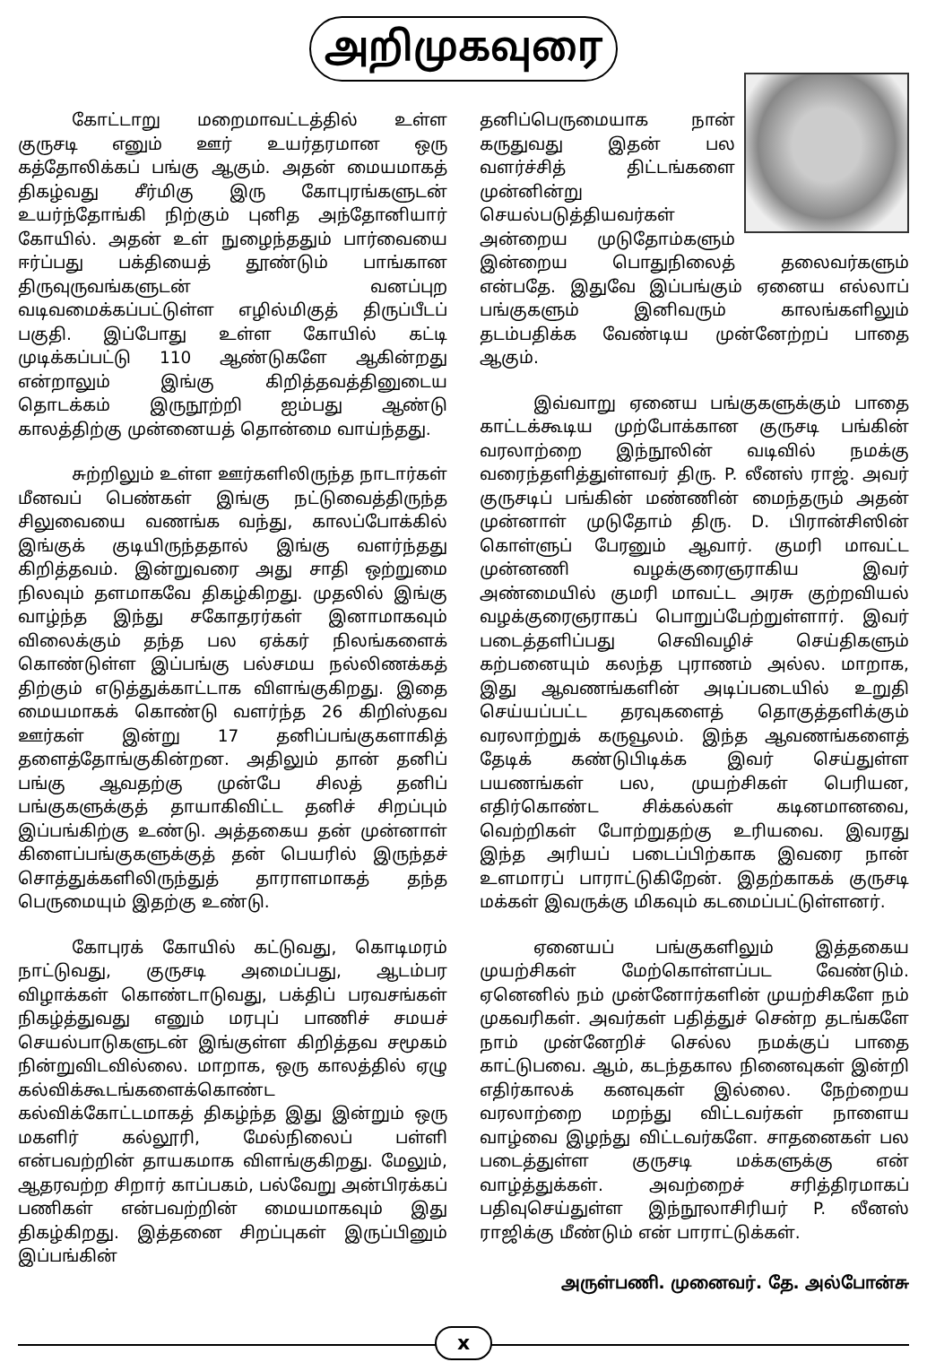அறிமுகவுரை
கோட்டாறு மறைமாவட்டத்தில் உள்ள குருசடி எனும் ஊர் உயர்தரமான ஒரு கத்தோலிக்கப் பங்கு ஆகும். அதன் மையமாகத் திகழ்வது சீர்மிகு இரு கோபுரங்களுடன் உயர்ந்தோங்கி நிற்கும் புனித அந்தோனியார் கோயில். அதன் உள் நுழைந்ததும் பார்வையை ஈர்ப்பது பக்தியைத் தூண்டும் பாங்கான திருவுருவங்களுடன் வனப்புற வடிவமைக்கப்பட்டுள்ள எழில்மிகுத் திருப்பீடப் பகுதி. இப்போது உள்ள கோயில் கட்டி முடிக்கப்பட்டு 110 ஆண்டுகளே ஆகின்றது என்றாலும் இங்கு கிறித்தவத்தினுடைய தொடக்கம் இருநூற்றி ஐம்பது ஆண்டு காலத்திற்கு முன்னையத் தொன்மை வாய்ந்தது.
சுற்றிலும் உள்ள ஊர்களிலிருந்த நாடார்கள் மீனவப் பெண்கள் இங்கு நட்டுவைத்திருந்த சிலுவையை வணங்க வந்து, காலப்போக்கில் இங்குக் குடியிருந்ததால் இங்கு வளர்ந்தது கிறித்தவம். இன்றுவரை அது சாதி ஒற்றுமை நிலவும் தளமாகவே திகழ்கிறது. முதலில் இங்கு வாழ்ந்த இந்து சகோதரர்கள் இனாமாகவும் விலைக்கும் தந்த பல ஏக்கர் நிலங்களைக் கொண்டுள்ள இப்பங்கு பல்சமய நல்லிணக்கத் திற்கும் எடுத்துக்காட்டாக விளங்குகிறது. இதை மையமாகக் கொண்டு வளர்ந்த 26 கிறிஸ்தவ ஊர்கள் இன்று 17 தனிப்பங்குகளாகித் தளைத்தோங்குகின்றன. அதிலும் தான் தனிப் பங்கு ஆவதற்கு முன்பே சிலத் தனிப் பங்குகளுக்குத் தாயாகிவிட்ட தனிச் சிறப்பும் இப்பங்கிற்கு உண்டு. அத்தகைய தன் முன்னாள் கிளைப்பங்குகளுக்குத் தன் பெயரில் இருந்தச் சொத்துக்களிலிருந்துத் தாராளமாகத் தந்த பெருமையும் இதற்கு உண்டு.
கோபுரக் கோயில் கட்டுவது, கொடிமரம் நாட்டுவது, குருசடி அமைப்பது, ஆடம்பர விழாக்கள் கொண்டாடுவது, பக்திப் பரவசங்கள் நிகழ்த்துவது எனும் மரபுப் பாணிச் சமயச் செயல்பாடுகளுடன் இங்குள்ள கிறித்தவ சமூகம் நின்றுவிடவில்லை. மாறாக, ஒரு காலத்தில் ஏழு கல்விக்கூடங்களைக்கொண்ட கல்விக்கோட்டமாகத் திகழ்ந்த இது இன்றும் ஒரு மகளிர் கல்லூரி, மேல்நிலைப் பள்ளி என்பவற்றின் தாயகமாக விளங்குகிறது. மேலும், ஆதரவற்ற சிறார் காப்பகம், பல்வேறு அன்பிரக்கப் பணிகள் என்பவற்றின் மையமாகவும் இது திகழ்கிறது. இத்தனை சிறப்புகள் இருப்பினும் இப்பங்கின்
தனிப்பெருமையாக நான் கருதுவது இதன் பல வளர்ச்சித் திட்டங்களை முன்னின்று செயல்படுத்தியவர்கள் அன்றைய முடுதோம்களும் இன்றைய பொதுநிலைத் தலைவர்களும் என்பதே. இதுவே இப்பங்கும் ஏனைய எல்லாப் பங்குகளும் இனிவரும் காலங்களிலும் தடம்பதிக்க வேண்டிய முன்னேற்றப் பாதை ஆகும்.
இவ்வாறு ஏனைய பங்குகளுக்கும் பாதை காட்டக்கூடிய முற்போக்கான குருசடி பங்கின் வரலாற்றை இந்நூலின் வடிவில் நமக்கு வரைந்தளித்துள்ளவர் திரு. P. லீனஸ் ராஜ். அவர் குருசடிப் பங்கின் மண்ணின் மைந்தரும் அதன் முன்னாள் முடுதோம் திரு. D. பிரான்சிஸின் கொள்ளுப் பேரனும் ஆவார். குமரி மாவட்ட முன்னணி வழக்குரைஞராகிய இவர் அண்மையில் குமரி மாவட்ட அரசு குற்றவியல் வழக்குரைஞராகப் பொறுப்பேற்றுள்ளார். இவர் படைத்தளிப்பது செவிவழிச் செய்திகளும் கற்பனையும் கலந்த புராணம் அல்ல. மாறாக, இது ஆவணங்களின் அடிப்படையில் உறுதி செய்யப்பட்ட தரவுகளைத் தொகுத்தளிக்கும் வரலாற்றுக் கருவூலம். இந்த ஆவணங்களைத் தேடிக் கண்டுபிடிக்க இவர் செய்துள்ள பயணங்கள் பல, முயற்சிகள் பெரியன, எதிர்கொண்ட சிக்கல்கள் கடினமானவை, வெற்றிகள் போற்றுதற்கு உரியவை. இவரது இந்த அரியப் படைப்பிற்காக இவரை நான் உளமாரப் பாராட்டுகிறேன். இதற்காகக் குருசடி மக்கள் இவருக்கு மிகவும் கடமைப்பட்டுள்ளனர்.
ஏனையப் பங்குகளிலும் இத்தகைய முயற்சிகள் மேற்கொள்ளப்பட வேண்டும். ஏனெனில் நம் முன்னோர்களின் முயற்சிகளே நம் முகவரிகள். அவர்கள் பதித்துச் சென்ற தடங்களே நாம் முன்னேறிச் செல்ல நமக்குப் பாதை காட்டுபவை. ஆம், கடந்தகால நினைவுகள் இன்றி எதிர்காலக் கனவுகள் இல்லை. நேற்றைய வரலாற்றை மறந்து விட்டவர்கள் நாளைய வாழ்வை இழந்து விட்டவர்களே. சாதனைகள் பல படைத்துள்ள குருசடி மக்களுக்கு என் வாழ்த்துக்கள். அவற்றைச் சரித்திரமாகப் பதிவுசெய்துள்ள இந்நூலாசிரியர் P. லீனஸ் ராஜிக்கு மீண்டும் என் பாராட்டுக்கள்.
அருள்பணி. முனைவர். தே. அல்போன்சு
x